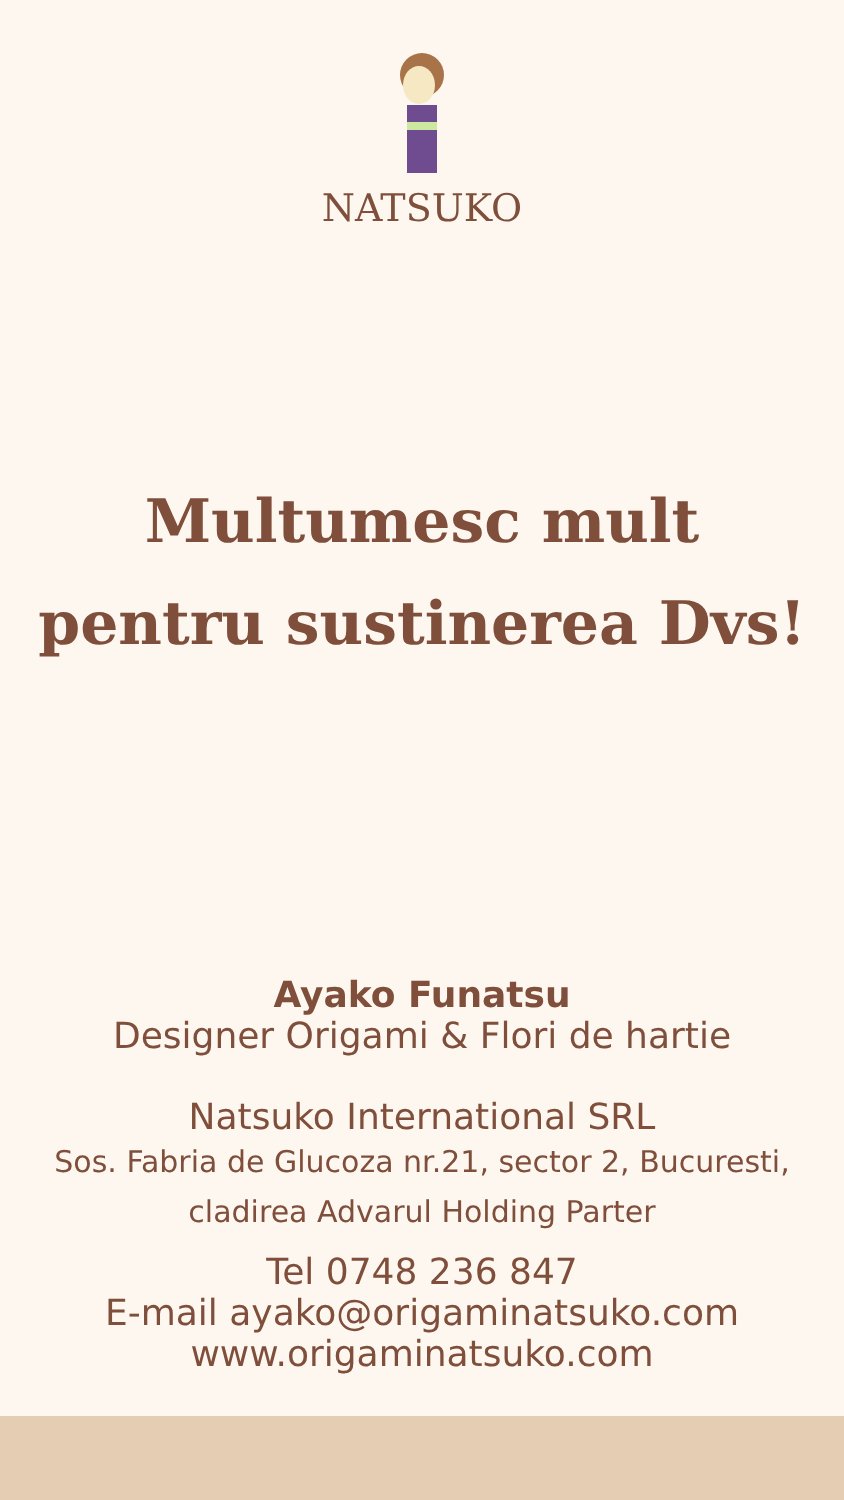NATSUKO
Multumesc mult
pentru sustinerea Dvs!
Ayako Funatsu
Designer Origami & Flori de hartie
Natsuko International SRL
Sos. Fabria de Glucoza nr.21, sector 2, Bucuresti,
cladirea Advarul Holding Parter
Tel 0748 236 847
E-mail ayako@origaminatsuko.com
www.origaminatsuko.com